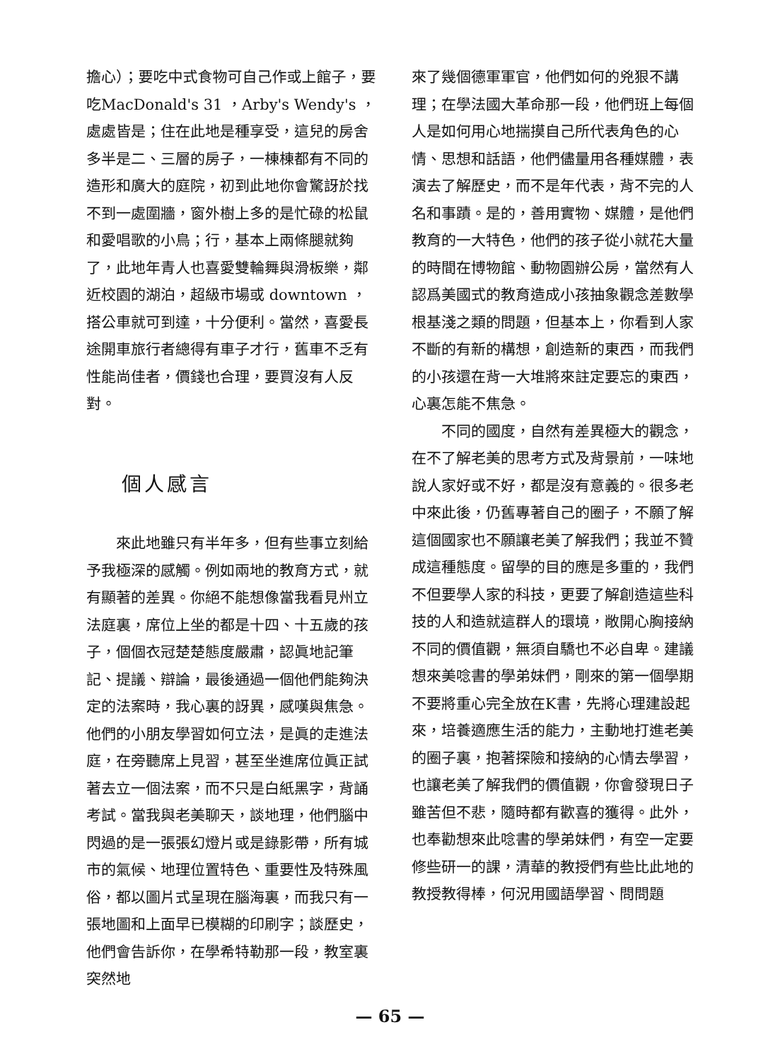擔心）；要吃中式食物可自己作或上館子，要吃MacDonald's 31 ，Arby's Wendy's ，處處皆是；住在此地是種享受，這兒的房舍多半是二、三層的房子，一棟棟都有不同的造形和廣大的庭院，初到此地你會驚訝於找不到一處圍牆，窗外樹上多的是忙碌的松鼠和愛唱歌的小鳥；行，基本上兩條腿就夠了，此地年青人也喜愛雙輪舞與滑板樂，鄰近校園的湖泊，超級市場或 downtown ，搭公車就可到達，十分便利。當然，喜愛長途開車旅行者總得有車子才行，舊車不乏有性能尚佳者，價錢也合理，要買沒有人反對。
個人感言
來此地雖只有半年多，但有些事立刻給予我極深的感觸。例如兩地的教育方式，就有顯著的差異。你絕不能想像當我看見州立法庭裏，席位上坐的都是十四、十五歲的孩子，個個衣冠楚楚態度嚴肅，認眞地記筆記、提議、辯論，最後通過一個他們能夠決定的法案時，我心裏的訝異，感嘆與焦急。他們的小朋友學習如何立法，是眞的走進法庭，在旁聽席上見習，甚至坐進席位眞正試著去立一個法案，而不只是白紙黑字，背誦考試。當我與老美聊天，談地理，他們腦中閃過的是一張張幻燈片或是錄影帶，所有城市的氣候、地理位置特色、重要性及特殊風俗，都以圖片式呈現在腦海裏，而我只有一張地圖和上面早已模糊的印刷字；談歷史，他們會告訴你，在學希特勒那一段，教室裏突然地
來了幾個德軍軍官，他們如何的兇狠不講理；在學法國大革命那一段，他們班上每個人是如何用心地揣摸自己所代表角色的心情、思想和話語，他們儘量用各種媒體，表演去了解歷史，而不是年代表，背不完的人名和事蹟。是的，善用實物、媒體，是他們教育的一大特色，他們的孩子從小就花大量的時間在博物館、動物園辦公房，當然有人認爲美國式的教育造成小孩抽象觀念差數學根基淺之類的問題，但基本上，你看到人家不斷的有新的構想，創造新的東西，而我們的小孩還在背一大堆將來註定要忘的東西，心裏怎能不焦急。
不同的國度，自然有差異極大的觀念，在不了解老美的思考方式及背景前，一味地說人家好或不好，都是沒有意義的。很多老中來此後，仍舊專著自己的圈子，不願了解這個國家也不願讓老美了解我們；我並不贊成這種態度。留學的目的應是多重的，我們不但要學人家的科技，更要了解創造這些科技的人和造就這群人的環境，敞開心胸接納不同的價值觀，無須自驕也不必自卑。建議想來美唸書的學弟妹們，剛來的第一個學期不要將重心完全放在K書，先將心理建設起來，培養適應生活的能力，主動地打進老美的圈子裏，抱著探險和接納的心情去學習，也讓老美了解我們的價值觀，你會發現日子雖苦但不悲，隨時都有歡喜的獲得。此外，也奉勸想來此唸書的學弟妹們，有空一定要修些研一的課，清華的教授們有些比此地的教授教得棒，何況用國語學習、問問題
— 65 —